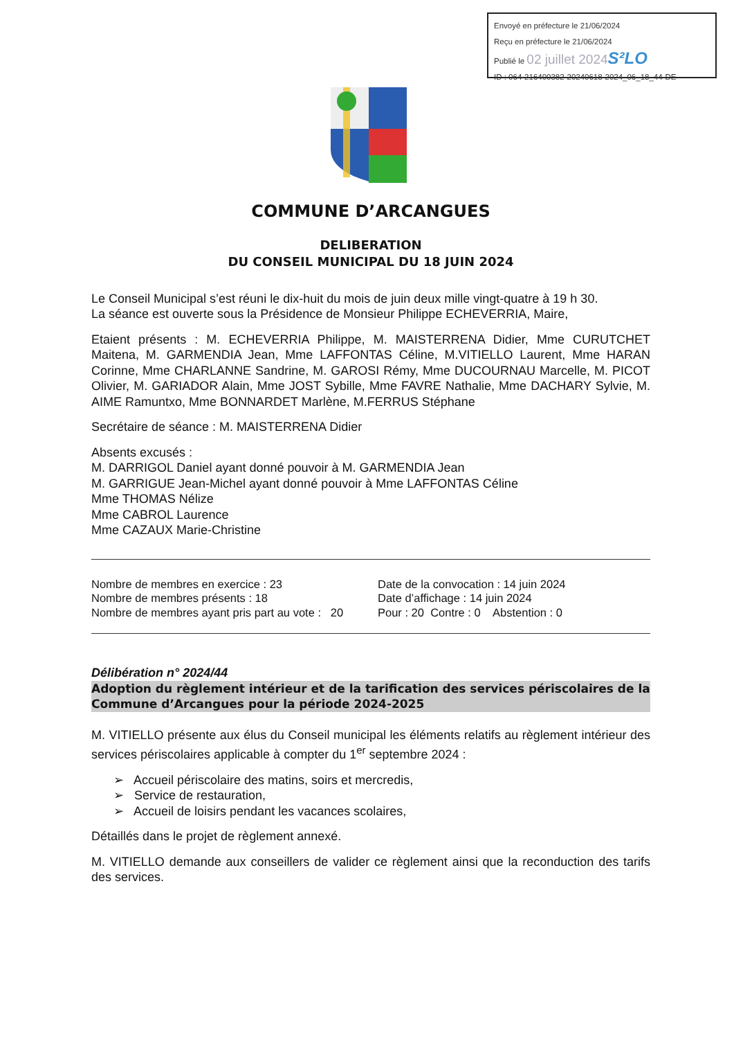Envoyé en préfecture le 21/06/2024
Reçu en préfecture le 21/06/2024
Publié le 02 juillet 2024 S²LO
ID : 064-216400382-20240618-2024_06_18_44-DE
COMMUNE D’ARCANGUES
DELIBERATION
DU CONSEIL MUNICIPAL DU 18 JUIN 2024
Le Conseil Municipal s’est réuni le dix-huit du mois de juin deux mille vingt-quatre à 19 h 30.
La séance est ouverte sous la Présidence de Monsieur Philippe ECHEVERRIA, Maire,
Etaient présents : M. ECHEVERRIA Philippe, M. MAISTERRENA Didier, Mme CURUTCHET Maitena, M. GARMENDIA Jean, Mme LAFFONTAS Céline, M.VITIELLO Laurent, Mme HARAN Corinne, Mme CHARLANNE Sandrine, M. GAROSI Rémy, Mme DUCOURNAU Marcelle, M. PICOT Olivier, M. GARIADOR Alain, Mme JOST Sybille, Mme FAVRE Nathalie, Mme DACHARY Sylvie, M. AIME Ramuntxo, Mme BONNARDET Marlène, M.FERRUS Stéphane
Secrétaire de séance : M. MAISTERRENA Didier
Absents excusés :
M. DARRIGOL Daniel ayant donné pouvoir à M. GARMENDIA Jean
M. GARRIGUE Jean-Michel ayant donné pouvoir à Mme LAFFONTAS Céline
Mme THOMAS Nélize
Mme CABROL Laurence
Mme CAZAUX Marie-Christine
Nombre de membres en exercice : 23
Nombre de membres présents : 18
Nombre de membres ayant pris part au vote : 20
Date de la convocation : 14 juin 2024
Date d’affichage : 14 juin 2024
Pour : 20 Contre : 0 Abstention : 0
Délibération n° 2024/44
Adoption du règlement intérieur et de la tarification des services périscolaires de la Commune d’Arcangues pour la période 2024-2025
M. VITIELLO présente aux élus du Conseil municipal les éléments relatifs au règlement intérieur des services périscolaires applicable à compter du 1<sup>er</sup> septembre 2024 :
➢ Accueil périscolaire des matins, soirs et mercredis,
➢ Service de restauration,
➢ Accueil de loisirs pendant les vacances scolaires,
Détaillés dans le projet de règlement annexé.
M. VITIELLO demande aux conseillers de valider ce règlement ainsi que la reconduction des tarifs des services.